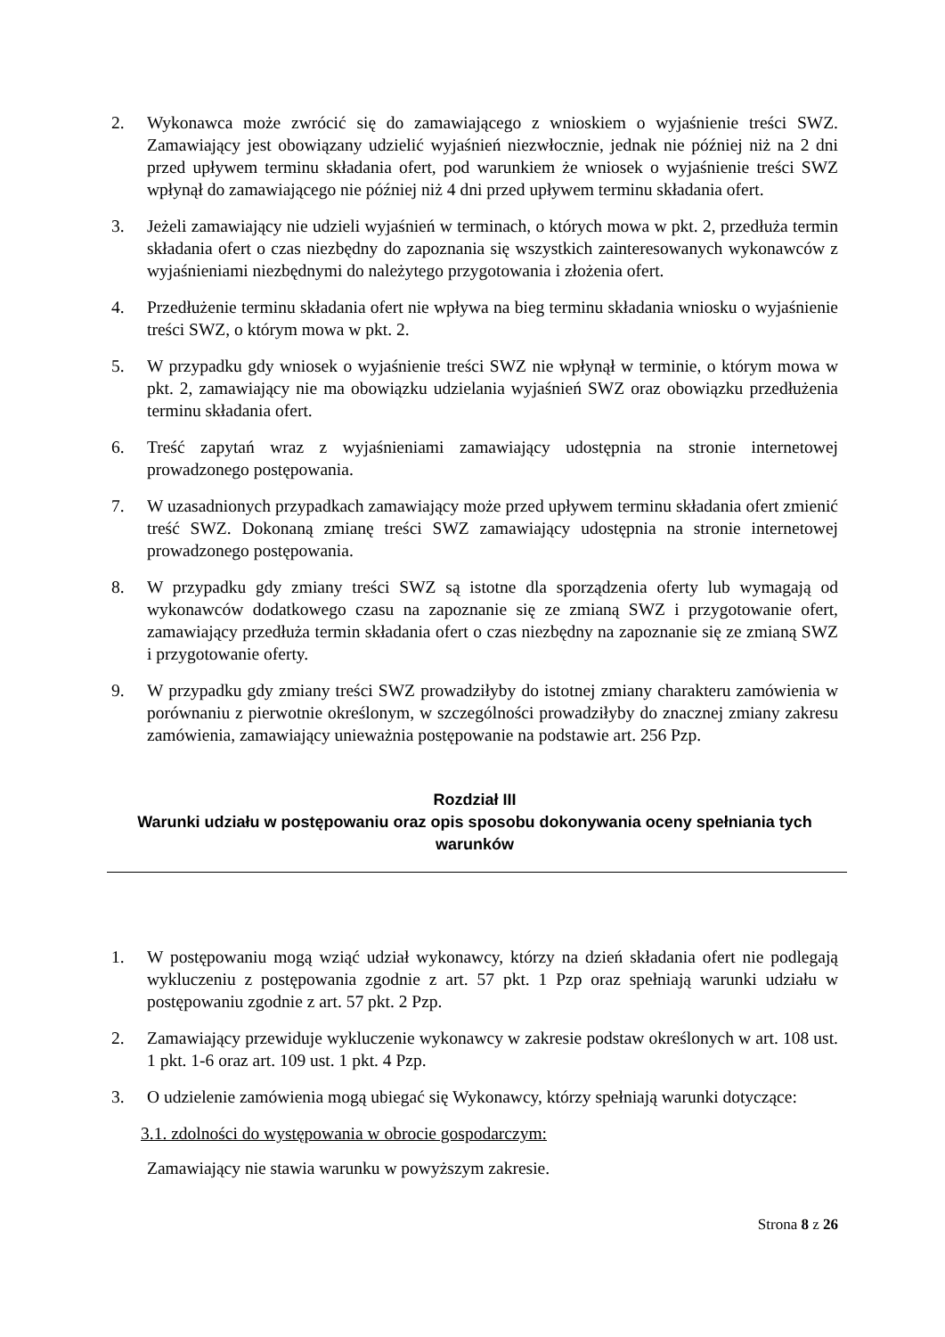2. Wykonawca może zwrócić się do zamawiającego z wnioskiem o wyjaśnienie treści SWZ. Zamawiający jest obowiązany udzielić wyjaśnień niezwłocznie, jednak nie później niż na 2 dni przed upływem terminu składania ofert, pod warunkiem że wniosek o wyjaśnienie treści SWZ wpłynął do zamawiającego nie później niż 4 dni przed upływem terminu składania ofert.
3. Jeżeli zamawiający nie udzieli wyjaśnień w terminach, o których mowa w pkt. 2, przedłuża termin składania ofert o czas niezbędny do zapoznania się wszystkich zainteresowanych wykonawców z wyjaśnieniami niezbędnymi do należytego przygotowania i złożenia ofert.
4. Przedłużenie terminu składania ofert nie wpływa na bieg terminu składania wniosku o wyjaśnienie treści SWZ, o którym mowa w pkt. 2.
5. W przypadku gdy wniosek o wyjaśnienie treści SWZ nie wpłynął w terminie, o którym mowa w pkt. 2, zamawiający nie ma obowiązku udzielania wyjaśnień SWZ oraz obowiązku przedłużenia terminu składania ofert.
6. Treść zapytań wraz z wyjaśnieniami zamawiający udostępnia na stronie internetowej prowadzonego postępowania.
7. W uzasadnionych przypadkach zamawiający może przed upływem terminu składania ofert zmienić treść SWZ. Dokonaną zmianę treści SWZ zamawiający udostępnia na stronie internetowej prowadzonego postępowania.
8. W przypadku gdy zmiany treści SWZ są istotne dla sporządzenia oferty lub wymagają od wykonawców dodatkowego czasu na zapoznanie się ze zmianą SWZ i przygotowanie ofert, zamawiający przedłuża termin składania ofert o czas niezbędny na zapoznanie się ze zmianą SWZ i przygotowanie oferty.
9. W przypadku gdy zmiany treści SWZ prowadziłyby do istotnej zmiany charakteru zamówienia w porównaniu z pierwotnie określonym, w szczególności prowadziłyby do znacznej zmiany zakresu zamówienia, zamawiający unieważnia postępowanie na podstawie art. 256 Pzp.
Rozdział III
Warunki udziału w postępowaniu oraz opis sposobu dokonywania oceny spełniania tych warunków
1. W postępowaniu mogą wziąć udział wykonawcy, którzy na dzień składania ofert nie podlegają wykluczeniu z postępowania zgodnie z art. 57 pkt. 1 Pzp oraz spełniają warunki udziału w postępowaniu zgodnie z art. 57 pkt. 2 Pzp.
2. Zamawiający przewiduje wykluczenie wykonawcy w zakresie podstaw określonych w art. 108 ust. 1 pkt. 1-6 oraz art. 109 ust. 1 pkt. 4 Pzp.
3. O udzielenie zamówienia mogą ubiegać się Wykonawcy, którzy spełniają warunki dotyczące:
3.1. zdolności do występowania w obrocie gospodarczym:
Zamawiający nie stawia warunku w powyższym zakresie.
Strona 8 z 26